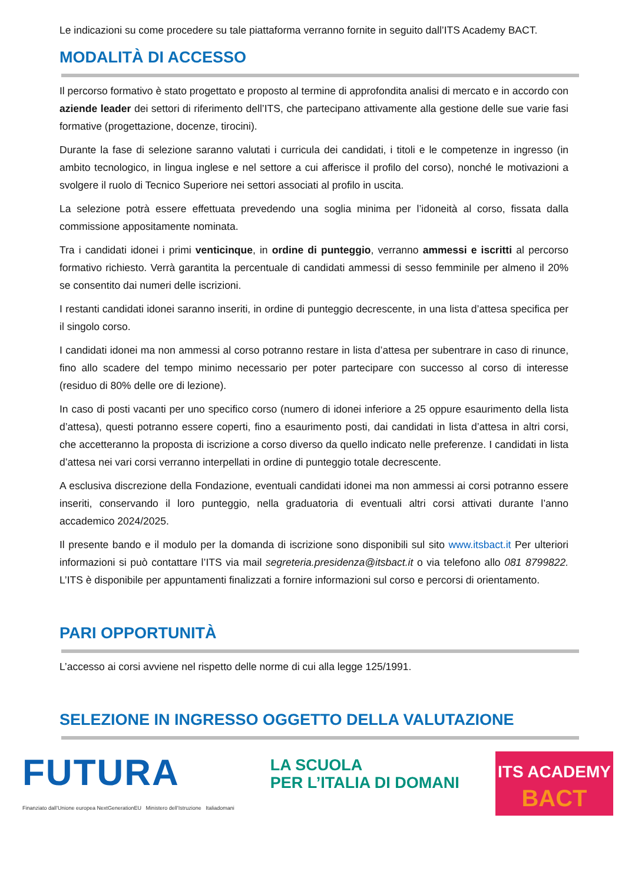Le indicazioni su come procedere su tale piattaforma verranno fornite in seguito dall’ITS Academy BACT.
MODALITÀ DI ACCESSO
Il percorso formativo è stato progettato e proposto al termine di approfondita analisi di mercato e in accordo con aziende leader dei settori di riferimento dell’ITS, che partecipano attivamente alla gestione delle sue varie fasi formative (progettazione, docenze, tirocini).
Durante la fase di selezione saranno valutati i curricula dei candidati, i titoli e le competenze in ingresso (in ambito tecnologico, in lingua inglese e nel settore a cui afferisce il profilo del corso), nonché le motivazioni a svolgere il ruolo di Tecnico Superiore nei settori associati al profilo in uscita.
La selezione potrà essere effettuata prevedendo una soglia minima per l’idoneità al corso, fissata dalla commissione appositamente nominata.
Tra i candidati idonei i primi venticinque, in ordine di punteggio, verranno ammessi e iscritti al percorso formativo richiesto. Verrà garantita la percentuale di candidati ammessi di sesso femminile per almeno il 20% se consentito dai numeri delle iscrizioni.
I restanti candidati idonei saranno inseriti, in ordine di punteggio decrescente, in una lista d’attesa specifica per il singolo corso.
I candidati idonei ma non ammessi al corso potranno restare in lista d’attesa per subentrare in caso di rinunce, fino allo scadere del tempo minimo necessario per poter partecipare con successo al corso di interesse (residuo di 80% delle ore di lezione).
In caso di posti vacanti per uno specifico corso (numero di idonei inferiore a 25 oppure esaurimento della lista d’attesa), questi potranno essere coperti, fino a esaurimento posti, dai candidati in lista d’attesa in altri corsi, che accetteranno la proposta di iscrizione a corso diverso da quello indicato nelle preferenze. I candidati in lista d’attesa nei vari corsi verranno interpellati in ordine di punteggio totale decrescente.
A esclusiva discrezione della Fondazione, eventuali candidati idonei ma non ammessi ai corsi potranno essere inseriti, conservando il loro punteggio, nella graduatoria di eventuali altri corsi attivati durante l’anno accademico 2024/2025.
Il presente bando e il modulo per la domanda di iscrizione sono disponibili sul sito www.itsbact.it Per ulteriori informazioni si può contattare l’ITS via mail segreteria.presidenza@itsbact.it o via telefono allo 081 8799822. L’ITS è disponibile per appuntamenti finalizzati a fornire informazioni sul corso e percorsi di orientamento.
PARI OPPORTUNITÀ
L’accesso ai corsi avviene nel rispetto delle norme di cui alla legge 125/1991.
SELEZIONE IN INGRESSO OGGETTO DELLA VALUTAZIONE
FUTURA
Finanziato dall’Unione europea NextGenerationEU Ministero dell’Istruzione Italiadomani
LA SCUOLA
PER L’ITALIA DI DOMANI
ITS ACADEMY
BACT